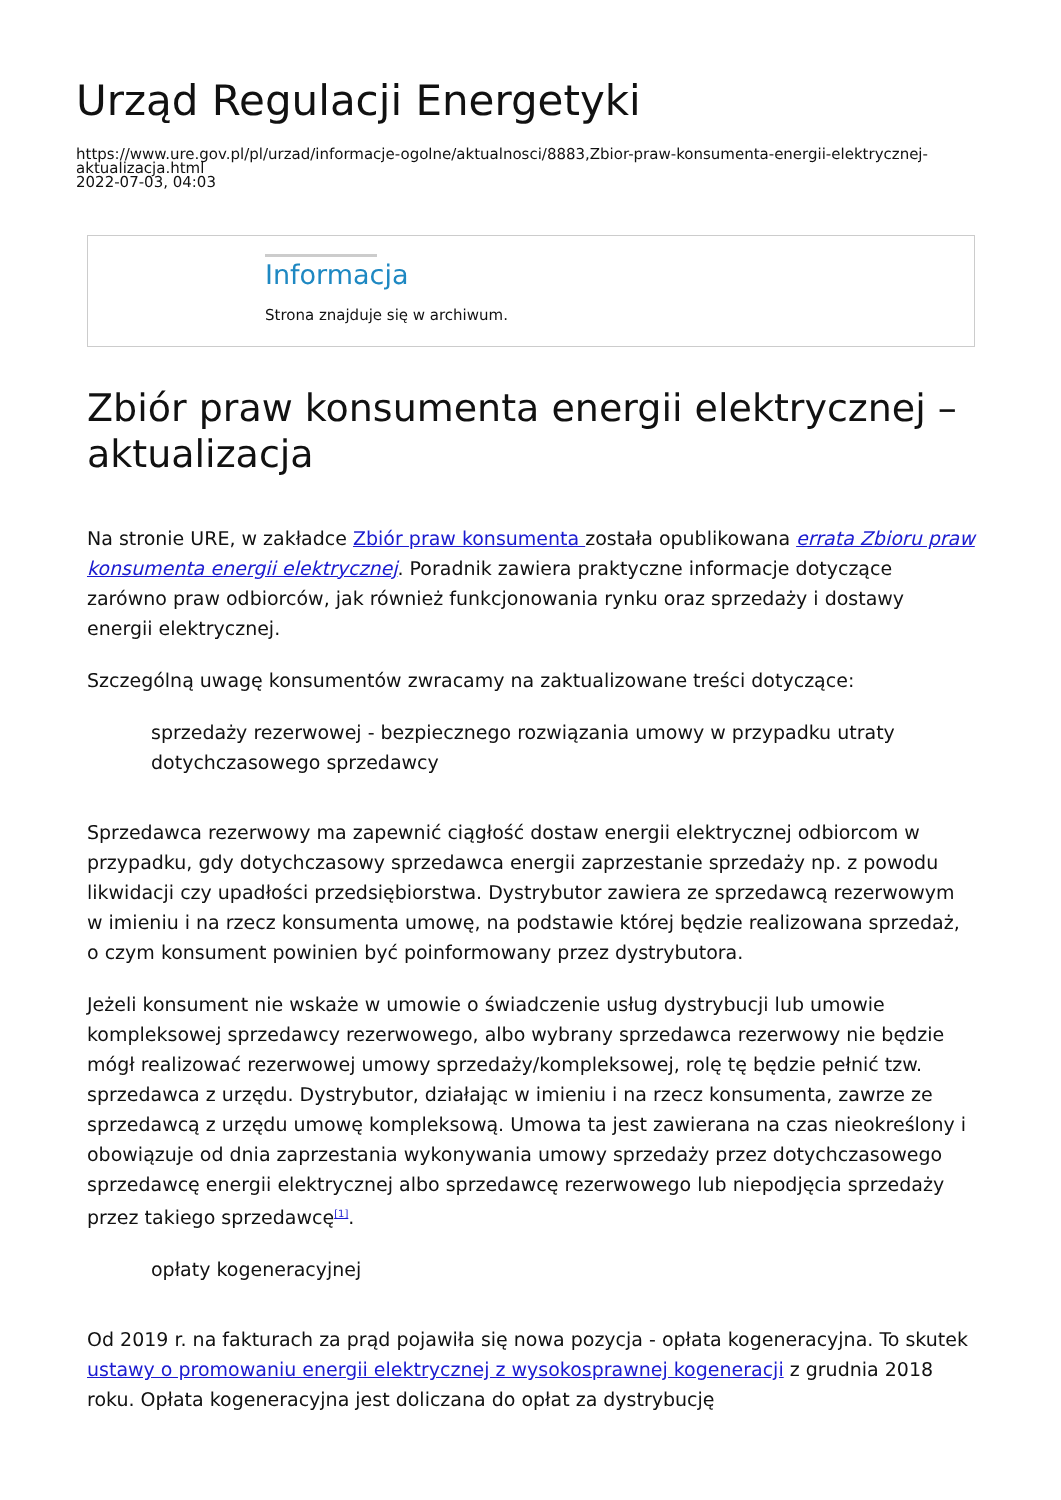Urząd Regulacji Energetyki
https://www.ure.gov.pl/pl/urzad/informacje-ogolne/aktualnosci/8883,Zbior-praw-konsumenta-energii-elektrycznej-aktualizacja.html
2022-07-03, 04:03
Informacja
Strona znajduje się w archiwum.
Zbiór praw konsumenta energii elektrycznej – aktualizacja
Na stronie URE, w zakładce Zbiór praw konsumenta została opublikowana errata Zbioru praw konsumenta energii elektrycznej. Poradnik zawiera praktyczne informacje dotyczące zarówno praw odbiorców, jak również funkcjonowania rynku oraz sprzedaży i dostawy energii elektrycznej.
Szczególną uwagę konsumentów zwracamy na zaktualizowane treści dotyczące:
sprzedaży rezerwowej - bezpiecznego rozwiązania umowy w przypadku utraty dotychczasowego sprzedawcy
Sprzedawca rezerwowy ma zapewnić ciągłość dostaw energii elektrycznej odbiorcom w przypadku, gdy dotychczasowy sprzedawca energii zaprzestanie sprzedaży np. z powodu likwidacji czy upadłości przedsiębiorstwa. Dystrybutor zawiera ze sprzedawcą rezerwowym w imieniu i na rzecz konsumenta umowę, na podstawie której będzie realizowana sprzedaż, o czym konsument powinien być poinformowany przez dystrybutora.
Jeżeli konsument nie wskaże w umowie o świadczenie usług dystrybucji lub umowie kompleksowej sprzedawcy rezerwowego, albo wybrany sprzedawca rezerwowy nie będzie mógł realizować rezerwowej umowy sprzedaży/kompleksowej, rolę tę będzie pełnić tzw. sprzedawca z urzędu. Dystrybutor, działając w imieniu i na rzecz konsumenta, zawrze ze sprzedawcą z urzędu umowę kompleksową. Umowa ta jest zawierana na czas nieokreślony i obowiązuje od dnia zaprzestania wykonywania umowy sprzedaży przez dotychczasowego sprzedawcę energii elektrycznej albo sprzedawcę rezerwowego lub niepodjęcia sprzedaży przez takiego sprzedawcę<sup>[1]</sup>.
opłaty kogeneracyjnej
Od 2019 r. na fakturach za prąd pojawiła się nowa pozycja - opłata kogeneracyjna. To skutek ustawy o promowaniu energii elektrycznej z wysokosprawnej kogeneracji z grudnia 2018 roku. Opłata kogeneracyjna jest doliczana do opłat za dystrybucję